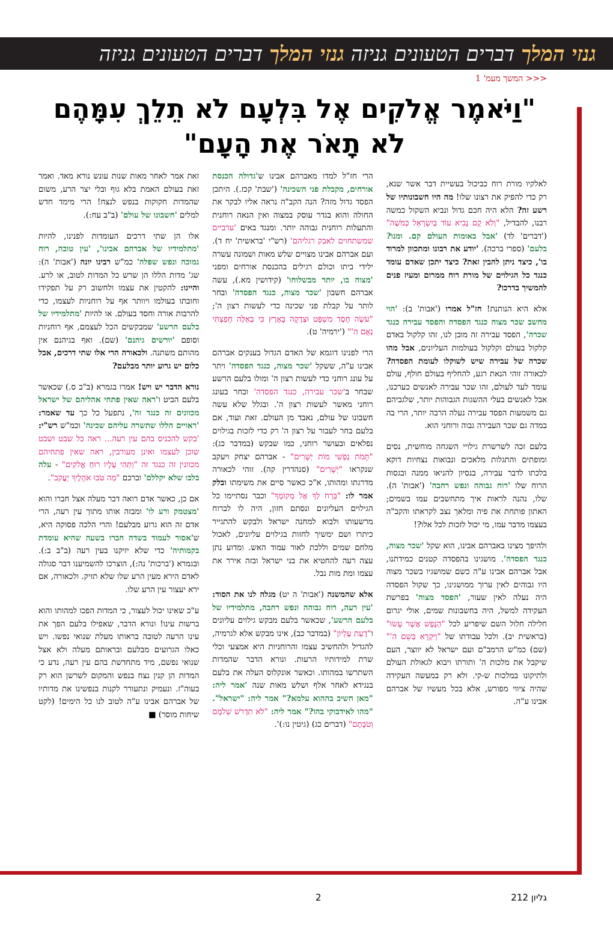גנזי המלך דברים הטעונים גניזה גנזי המלך דברים הטעונים גניזה
<<< המשך מעמ' 1
"וַיֹּאמֶר אֱלֹקִים אֶל בִּלְעָם לֹא תֵלֵךְ עִמָּהֶם לֹא תָאֹר אֶת הָעָם"
לאלקיו מורת רוח כביכול בעשיית דבר אשר שנא, רק כדי להפיק את רצונו שלו! מה היו חשבונותיו של רשע זה? הלא היה חכם גדול ונביא השקול כמשה רבנו, להבדיל, "וְלֹא קָם נָבִיא עוֹד בְּיִשְׂרָאֵל כְּמֹשֶׁה" ('דברים' לד) 'אבל באומות העולם קם. ומנו? בלעם' (ספרי ברכה). 'יודע את רבונו ומתכוון למרוד בו', כיצד ניתן להבין זאת? כיצד יתכן שאדם עומד כנגד כל הגילוים של מורת רוח ממרום ומעיז פנים להמשיך בדרכו?
אלא היא הנותנת! חז"ל אמרו ('אבות' ב): 'הוי מחשב שכר מצוה כנגד הפסדה והפסד עבירה כנגד שכרה', הפסד עבירה זה מובן לנו, זהו קלקול באדם קלקול בעולם וקלקול בעולמות העליונים, אבל מהו שכרה של עבירה שיש לשוקלו לעומת הפסדה? לכאורה זוהי הנאת רגע, להחליף בעולם חולף, עולם עומד לעד לעולם, זהו שכר עבירה לאנשים כערכנו, אבל לאנשים בעלי ההשגות הגבוהות יותר, שלגביהם גם משמעות הפסד עבירה נעלה הרבה יותר, הרי בה במדה גם שכר העבירה גבוה ורוחני הוא.
בלעם זכה לשרשרת גילויי השגחה מוחשית, נסים ומופתים והתגלות מלאכים ונבואות נצחיות דוקא בלכתו לדבר עבירה, בנסיון להניאו ממנה ובגסות הרוח שלו 'רוח גבוהה ונפש רחבה' ('אבות' ה). שלו, נהנה לראות איך מתחשבים עמו בשמים; האתון פותחת את פיה ומלאך נצב לקראתו והקב"ה בעצמו מדבר עמו, מי יכול לזכות לכל אלו?!
ולהיפך מצינו באברהם אבינו, הוא שקל 'שכר מצוה, כנגד הפסדה'. מושגינו בהפסדה קטנים כמידתנו, אבל אברהם אבינו ע"ה כשם שמושגיו בשכר מצוה היו גבוהים לאין ערוך ממושגינו, כך שקול הפסדה היה נעלה לאין שעור, 'הפסד מצוה' בפרשת העקידה למשל, היה בחשבונות שמים, אולי יגרום חלילה חלול השם שיפריע לכל "הַנֶּפֶשׁ אֲשֶׁר עָשׂוּ" (בראשית יב). ולכל עבודתו של "וַיִּקְרָא בְּשֵׁם ה'" (שם) כמ"ש הרמב"ם ועם ישראל לא יווצר, העם שיקבל את מלכות ה' ותורתו ויבוא לגאולת העולם ולתיקונו במלכות ש-קי. ולא רק במעשה העקידה שהיה ציווי מפורש, אלא בכל מעשיו של אברהם אבינו ע"ה.
הרי חז"ל למדו מאברהם אבינו ש'גדולה הכנסת אורחים, מקבלת פני השכינה' ('שבת' קכז.). היתכן הפסד גדול מזה? הנה הקב"ה נראה אליו לבקר את החולה והוא בגדר עוסק במצוה ואין הנאה רוחנית והתעלות רוחנית גבוהה יותר. ומנגד באים 'ערביים שמשתחוים לאבק רגליהם' (רש"י 'בראשית' יח ד). ועם אברהם אבינו מצויים שלש מאות ושמונה עשרה ילידי ביתו וכולם רגילים בהכנסת אורחים ומפני 'מצוה בו, יותר מבשלוחו' (קידושין מא.), עשה אברהם חשבון 'שכר מצוה, כנגד הפסדה' ובחר לותר על קבלת פני שכינה כדי לעשות רצון ה'; "עֹשֶׂה חֶסֶד מִשְׁפָּט וּצְדָקָה בָּאָרֶץ כִּי בְאֵלֶּה חָפַצְתִּי נְאֻם ה'" ('ירמיה' ט).
הרי לפנינו דוגמא של האדם הגדול בענקים אברהם אבינו ע"ה, ששקל 'שכר מצוה, כנגד הפסדה' ויתר על עונג רוחני כדי לעשות רצון ה' ומולו בלעם הרשע שבחר ב'שכר עבירה, כנגד הפסדה' ובחר בעונג רוחני מאשר לעשות רצון ה'. ובגלל שלא עשה חשבונו של עולם, נאבד מן העולם. זאת ועוד, אם בלעם בחר לעבור על רצון ה' רק כדי לזכות בגילוים נפלאים ובעושר רוחני, כמו שבקש (במדבר כג): "תָּמֹת נַפְשִׁי מוֹת יְשָׁרִים" - אברהם יצחק ויעקב שנקראו "יְשָׁרִים" (סנהדרין קה). זוהי לכאורה מדרגתו ומהותו, א"כ כאשר סיים את משימתו ובלק אמר לו: "בְּרַח לְךָ אֶל מְקוֹמֶךָ" וכבר נסתיימו כל הגילוים העליונים ונסתם חזון, היה לו לברוח מרשעותו ולבוא למחנה ישראל ולבקש להתגייר כיתרו ושם ימשיך לחזות בגילוים עליונים, לאכול מלחם שמים וללכת לאור עמוד האש. ומדוע נתן עצה רעה להחטיא את בני ישראל ובזה אירר את עצמו ומת מות נבל.
אלא שהמשנה ('אבות' ה יט) מגלה לנו את הסוד: 'עין רעה, רוח גבוהה ונפש רחבה, מתלמידיו של בלעם הרשע', שכאשר בלעם מבקש גילוים עליונים ו"דַעַת עֶלְיוֹן" (במדבר כב), אינו מבקש אלא לגרמיה, להגדיל ולהחשיב עצמו והרוחניות היא אמצעי וכלי שרת למידותיו הרעות. ונורא הדבר שהמדות השתרשו במהותו. וכאשר אונקלוס העלה את בלעם בנגידא לאחר אלף ושלש מאות שנה 'אמר ליה: "מאן חשיב בההוא עלמא?" אמר ליה: "ישראל". "מהו לאידבוקי בהו?" אמר ליה: "לֹא תִדְרֹשׁ שְׁלֹמָם וְטֹבָתָם" (דברים כג) (גיטין נו:)'.
זאת אמר לאחר מאות שנות עונש נורא מאד. ואמר זאת בעולם האמת בלא גוף ובלי יצר הרע, משום שהמדות חקוקות בנפש לנצח! הרי מימד חדש למלים 'חשבונו של עולם' (ב"ב עח:).
אלו הן שתי דרכים העומדות לפנינו, להיות 'מתלמידיו של אברהם אבינו', 'עין טובה, רוח נמוכה ונפש שפלה' כמ"ש רבינו יונה ('אבות' ה): שג' מדות הללו הן שרש כל המדות לטוב, או לרע. והיינו: להקטין את עצמו ולחשוב רק על תפקידו וחובתו בעולמו ויוותר אף על רוחניות לעצמו, כדי להרבות אורה וחסד בעולם. או להיות 'מתלמידיו של בלעם הרשע' שמבקשים הכל לעצמם, אף רוחניות וסופם 'יורשים גיהנם' (שם). ואף בגיהנם אין מהותם משתנה. ולכאורה הרי אלו שתי דרכים, אבל כלום יש גרוע יותר מבלעם?
נורא הדבר יש ויש! אמרו בגמרא (ב"ב ס.) שכאשר בלעם הביט ו'ראה שאין פתחי אהליהם של ישראל מכוונים זה כנגד זה', נתפעל כל כך עד שאמר: 'ראויים הללו שתשרה עליהם שכינה' וכמ"ש רש"י: 'בקש להכניס בהם עין רעה... ראה כל שבט ושבט שוכן לעצמו ואינן מעורבין, ראה שאין פתחיהם מכוונין זה כנגד זה "וַתְּהִי עָלָיו רוּחַ אֱלֹקִים" - עלה בלבו שלא יקללם' וברכם "מַה טֹּבוּ אֹהָלֶיךָ יַעֲקֹב".
אם כן, כאשר אדם רואה דבר מעלה אצל חברו והוא 'מצטמק ורע לו' ומבזה אותו מתוך עין רעה, הרי אדם זה הוא גרוע מבלעם! והרי הלכה פסוקה היא, ש'אסור לעמוד בשדה חברו בשעה שהיא עומדת בקמותיה' כדי שלא יזיקנו בעין רעה (ב"ב ב:). ובגמרא ('ברכות' נה:), הוצרכו להשמיענו דבר סגולה לאדם הירא מעין הרע שלו שלא תזיק. ולכאורה, אם ירא יעצור עין הרע שלו.
ע"כ שאינו יכול לעצור, כי המדות הפכו למהותו והוא ברשות עינו! ונורא הדבר, שאפילו בלעם הפך את עינו הרעה לטובה בראותו מעלת שנואי נפשו. ויש כאלו הגרועים מבלעם ובראותם מעלה ולא אצל שנואי נפשם, מיד מתחדשת בהם עין רעה, נדע כי המדות הן קנין נצח בנפש והמקום לשרשן הוא רק בעוה"ז. ונעמיק ונתעורר לקנות בנפשינו את מדותיו של אברהם אבינו ע"ה לטוב לנו כל הימים! (לקט שיחות מוסר) ■
גליון 212 2